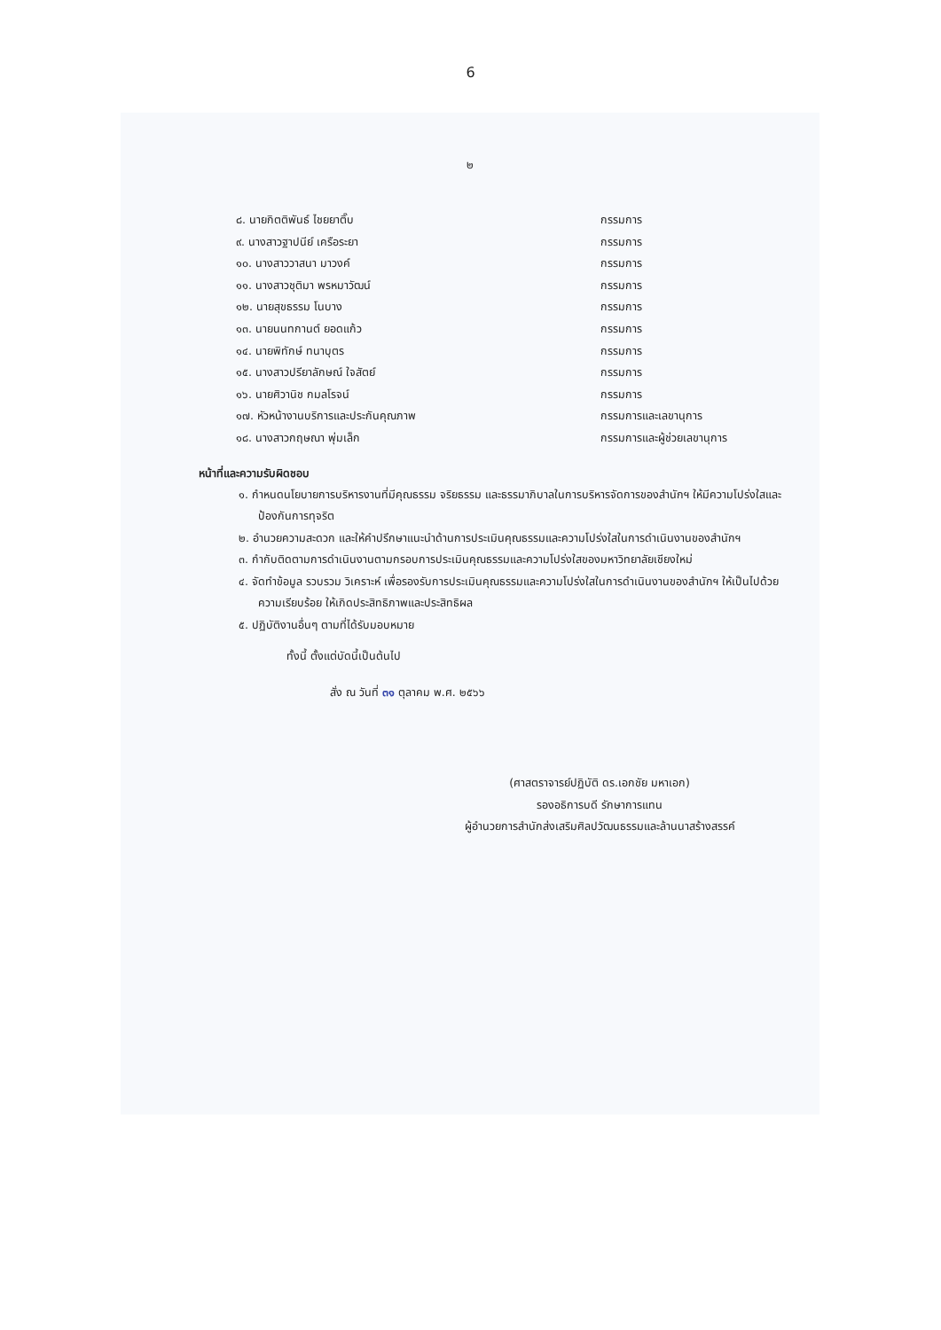6
๒
๘. นายกิตติพันธ์ ไชยยาติ๊บ กรรมการ
๙. นางสาวฐาปนีย์ เครือระยา กรรมการ
๑๐. นางสาววาสนา มาวงค์ กรรมการ
๑๑. นางสาวชุติมา พรหมาวัฒน์ กรรมการ
๑๒. นายสุขธรรม โนบาง กรรมการ
๑๓. นายนนทกานต์ ยอดแก้ว กรรมการ
๑๔. นายพิทักษ์ ทนาบุตร กรรมการ
๑๕. นางสาวปรียาลักษณ์ ใจสัตย์ กรรมการ
๑๖. นายศิวานิช กมลโรจน์ กรรมการ
๑๗. หัวหน้างานบริการและประกันคุณภาพ กรรมการและเลขานุการ
๑๘. นางสาวกฤษณา พุ่มเล็ก กรรมการและผู้ช่วยเลขานุการ
หน้าที่และความรับผิดชอบ
๑. กำหนดนโยบายการบริหารงานที่มีคุณธรรม จริยธรรม และธรรมาภิบาลในการบริหารจัดการของสำนักฯ ให้มีความโปร่งใสและป้องกันการทุจริต
๒. อำนวยความสะดวก และให้คำปรึกษาแนะนำด้านการประเมินคุณธรรมและความโปร่งใสในการดำเนินงานของสำนักฯ
๓. กำกับติดตามการดำเนินงานตามกรอบการประเมินคุณธรรมและความโปร่งใสของมหาวิทยาลัยเชียงใหม่
๔. จัดทำข้อมูล รวบรวม วิเคราะห์ เพื่อรองรับการประเมินคุณธรรมและความโปร่งใสในการดำเนินงานของสำนักฯ ให้เป็นไปด้วยความเรียบร้อย ให้เกิดประสิทธิภาพและประสิทธิผล
๕. ปฏิบัติงานอื่นๆ ตามที่ได้รับมอบหมาย
ทั้งนี้ ตั้งแต่บัดนี้เป็นต้นไป
สั่ง ณ วันที่ ๓๑ ตุลาคม พ.ศ. ๒๕๖๖
(ศาสตราจารย์ปฏิบัติ ดร.เอกชัย มหาเอก)
รองอธิการบดี รักษาการแทน
ผู้อำนวยการสำนักส่งเสริมศิลปวัฒนธรรมและล้านนาสร้างสรรค์